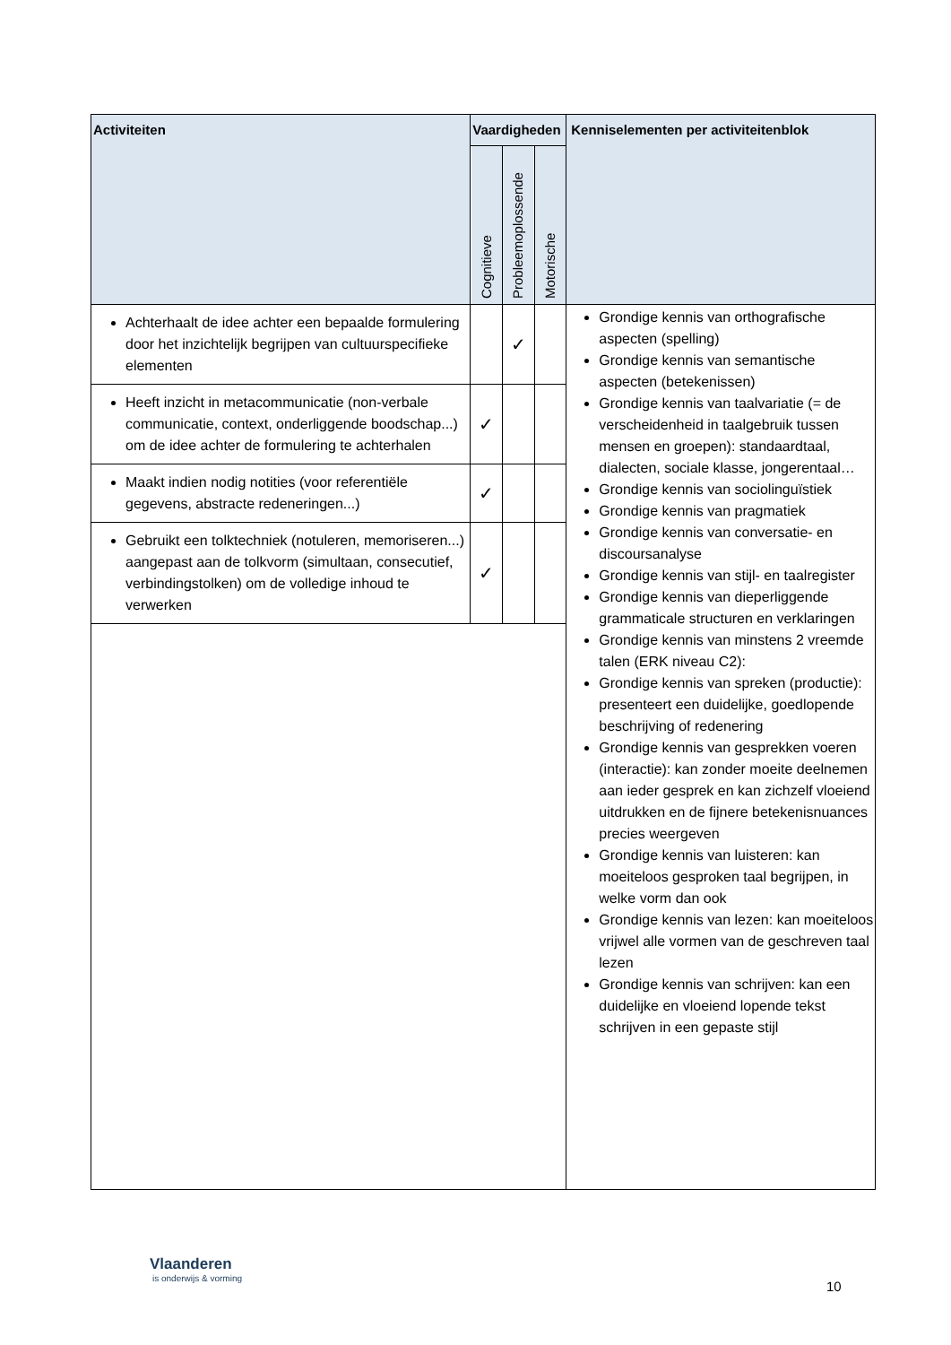| Activiteiten | Vaardigheden | | | Kenniselementen per activiteitenblok |
| --- | --- | --- | --- | --- |
| | Cognitieve | Probleemoplossende | Motorische | |
| Achterhaalt de idee achter een bepaalde formulering door het inzichtelijk begrijpen van cultuurspecifieke elementen | | ✓ | | Grondige kennis van orthografische aspecten (spelling) Grondige kennis van semantische aspecten (betekenissen) Grondige kennis van taalvariatie (= de verscheidenheid in taalgebruik tussen mensen en groepen): standaardtaal, dialecten, sociale klasse, jongerentaal… Grondige kennis van sociolinguïstiek Grondige kennis van pragmatiek Grondige kennis van conversatie- en discoursanalyse Grondige kennis van stijl- en taalregister Grondige kennis van dieperliggende grammaticale structuren en verklaringen Grondige kennis van minstens 2 vreemde talen (ERK niveau C2): Grondige kennis van spreken (productie): presenteert een duidelijke, goedlopende beschrijving of redenering Grondige kennis van gesprekken voeren (interactie): kan zonder moeite deelnemen aan ieder gesprek en kan zichzelf vloeiend uitdrukken en de fijnere betekenisnuances precies weergeven Grondige kennis van luisteren: kan moeiteloos gesproken taal begrijpen, in welke vorm dan ook Grondige kennis van lezen: kan moeiteloos vrijwel alle vormen van de geschreven taal lezen Grondige kennis van schrijven: kan een duidelijke en vloeiend lopende tekst schrijven in een gepaste stijl |
| Heeft inzicht in metacommunicatie (non-verbale communicatie, context, onderliggende boodschap...) om de idee achter de formulering te achterhalen | ✓ | | | |
| Maakt indien nodig notities (voor referentiële gegevens, abstracte redeneringen...) | ✓ | | | |
| Gebruikt een tolktechniek (notuleren, memoriseren...) aangepast aan de tolkvorm (simultaan, consecutief, verbindingstolken) om de volledige inhoud te verwerken | ✓ | | | |
Vlaanderen
is onderwijs & vorming
10